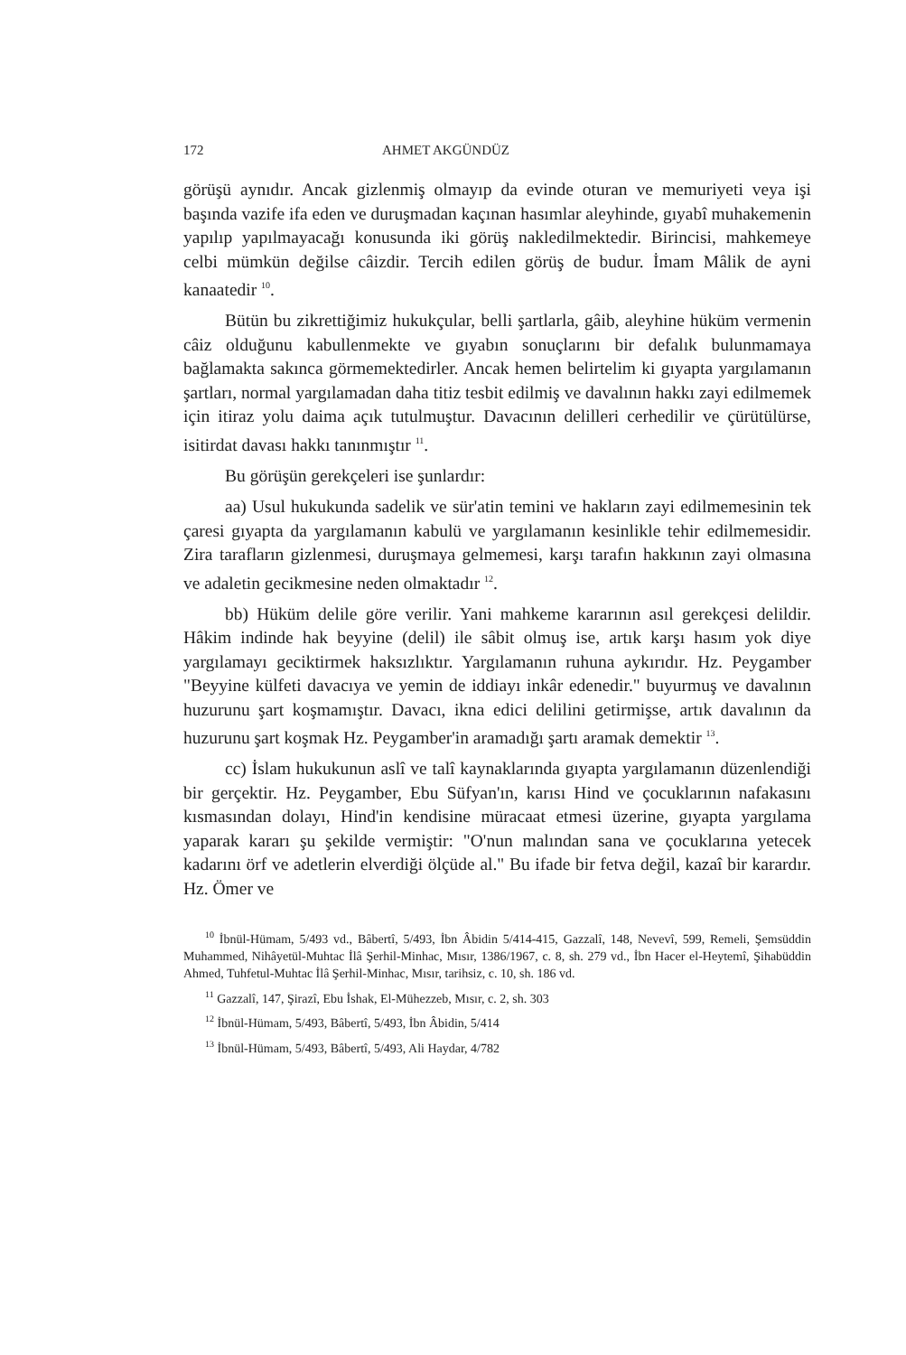172 AHMET AKGÜNDÜZ
görüşü aynıdır. Ancak gizlenmiş olmayıp da evinde oturan ve memuriyeti veya işi başında vazife ifa eden ve duruşmadan kaçınan hasımlar aleyhinde, gıyabî muhakemenin yapılıp yapılmayacağı konusunda iki görüş nakledilmektedir. Birincisi, mahkemeye celbi mümkün değilse câizdir. Tercih edilen görüş de budur. İmam Mâlik de ayni kanaatedir <sup>10</sup>.
Bütün bu zikrettiğimiz hukukçular, belli şartlarla, gâib, aleyhine hüküm vermenin câiz olduğunu kabullenmekte ve gıyabın sonuçlarını bir defalık bulunmamaya bağlamakta sakınca görmemektedirler. Ancak hemen belirtelim ki gıyapta yargılamanın şartları, normal yargılamadan daha titiz tesbit edilmiş ve davalının hakkı zayi edilmemek için itiraz yolu daima açık tutulmuştur. Davacının delilleri cerhedilir ve çürütülürse, isitirdat davası hakkı tanınmıştır <sup>11</sup>.
Bu görüşün gerekçeleri ise şunlardır:
aa) Usul hukukunda sadelik ve sür'atin temini ve hakların zayi edilmemesinin tek çaresi gıyapta da yargılamanın kabulü ve yargılamanın kesinlikle tehir edilmemesidir. Zira tarafların gizlenmesi, duruşmaya gelmemesi, karşı tarafın hakkının zayi olmasına ve adaletin gecikmesine neden olmaktadır <sup>12</sup>.
bb) Hüküm delile göre verilir. Yani mahkeme kararının asıl gerekçesi delildir. Hâkim indinde hak beyyine (delil) ile sâbit olmuş ise, artık karşı hasım yok diye yargılamayı geciktirmek haksızlıktır. Yargılamanın ruhuna aykırıdır. Hz. Peygamber "Beyyine külfeti davacıya ve yemin de iddiayı inkâr edenedir." buyurmuş ve davalının huzurunu şart koşmamıştır. Davacı, ikna edici delilini getirmişse, artık davalının da huzurunu şart koşmak Hz. Peygamber'in aramadığı şartı aramak demektir <sup>13</sup>.
cc) İslam hukukunun aslî ve talî kaynaklarında gıyapta yargılamanın düzenlendiği bir gerçektir. Hz. Peygamber, Ebu Süfyan'ın, karısı Hind ve çocuklarının nafakasını kısmasından dolayı, Hind'in kendisine müracaat etmesi üzerine, gıyapta yargılama yaparak kararı şu şekilde vermiştir: "O'nun malından sana ve çocuklarına yetecek kadarını örf ve adetlerin elverdiği ölçüde al." Bu ifade bir fetva değil, kazaî bir karardır. Hz. Ömer ve
<sup>10</sup> İbnül-Hümam, 5/493 vd., Bâbertî, 5/493, İbn Âbidin 5/414-415, Gazzalî, 148, Nevevî, 599, Remeli, Şemsüddin Muhammed, Nihâyetül-Muhtac İlâ Şerhil-Minhac, Mısır, 1386/1967, c. 8, sh. 279 vd., İbn Hacer el-Heytemî, Şihabüddin Ahmed, Tuhfetul-Muhtac İlâ Şerhil-Minhac, Mısır, tarihsiz, c. 10, sh. 186 vd.
<sup>11</sup> Gazzalî, 147, Şirazî, Ebu İshak, El-Mühezzeb, Mısır, c. 2, sh. 303
<sup>12</sup> İbnül-Hümam, 5/493, Bâbertî, 5/493, İbn Âbidin, 5/414
<sup>13</sup> İbnül-Hümam, 5/493, Bâbertî, 5/493, Ali Haydar, 4/782